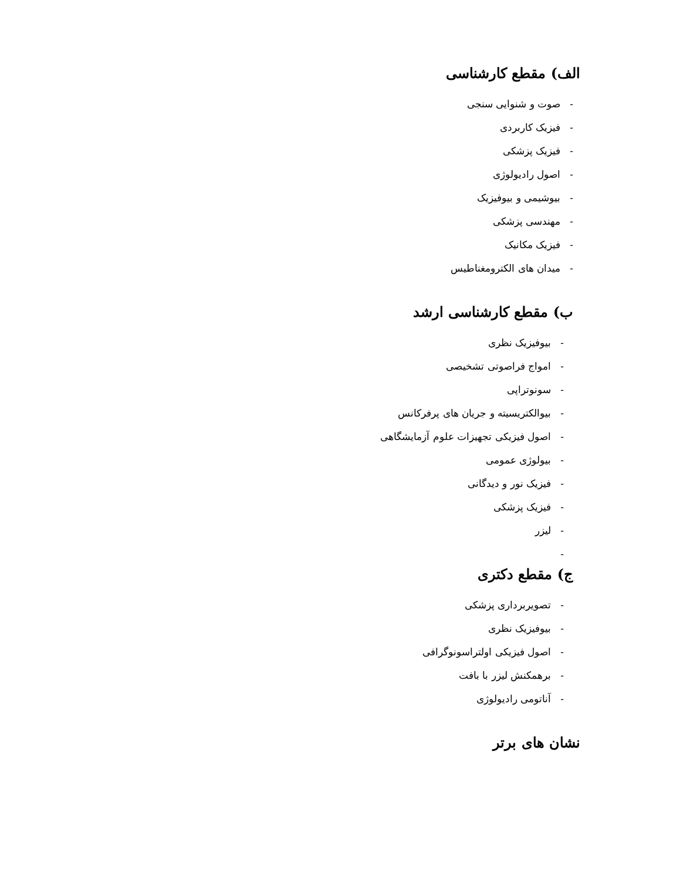الف) مقطع کارشناسی
- صوت و شنوایی سنجی
- فیزیک کاربردی
- فیزیک پزشکی
- اصول رادیولوژی
- بیوشیمی و بیوفیزیک
- مهندسی پزشکی
- فیزیک مکانیک
- میدان های الکترومغناطیس
ب) مقطع کارشناسی ارشد
- بیوفیزیک نظری
- امواج فراصوتی تشخیصی
- سونوتراپی
- بیوالکتریسیته و جریان های پرفرکانس
- اصول فیزیکی تجهیزات علوم آزمایشگاهی
- بیولوژی عمومی
- فیزیک نور و دیدگانی
- فیزیک پزشکی
- لیزر
-
ج) مقطع دکتری
- تصویربرداری پزشکی
- بیوفیزیک نظری
- اصول فیزیکی اولتراسونوگرافی
- برهمکنش لیزر با بافت
- آناتومی رادیولوژی
نشان های برتر